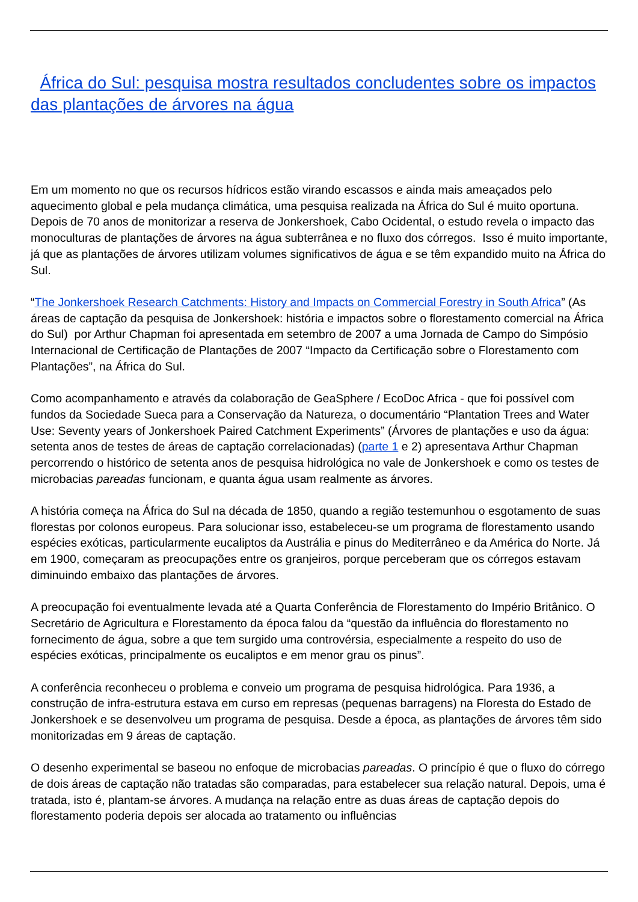África do Sul: pesquisa mostra resultados concludentes sobre os impactos das plantações de árvores na água
Em um momento no que os recursos hídricos estão virando escassos e ainda mais ameaçados pelo aquecimento global e pela mudança climática, uma pesquisa realizada na África do Sul é muito oportuna. Depois de 70 anos de monitorizar a reserva de Jonkershoek, Cabo Ocidental, o estudo revela o impacto das monoculturas de plantações de árvores na água subterrânea e no fluxo dos córregos. Isso é muito importante, já que as plantações de árvores utilizam volumes significativos de água e se têm expandido muito na África do Sul.
“The Jonkershoek Research Catchments: History and Impacts on Commercial Forestry in South Africa” (As áreas de captação da pesquisa de Jonkershoek: história e impactos sobre o florestamento comercial na África do Sul) por Arthur Chapman foi apresentada em setembro de 2007 a uma Jornada de Campo do Simpósio Internacional de Certificação de Plantações de 2007 “Impacto da Certificação sobre o Florestamento com Plantações”, na África do Sul.
Como acompanhamento e através da colaboração de GeaSphere / EcoDoc Africa - que foi possível com fundos da Sociedade Sueca para a Conservação da Natureza, o documentário “Plantation Trees and Water Use: Seventy years of Jonkershoek Paired Catchment Experiments” (Árvores de plantações e uso da água: setenta anos de testes de áreas de captação correlacionadas) (parte 1 e 2) apresentava Arthur Chapman percorrendo o histórico de setenta anos de pesquisa hidrológica no vale de Jonkershoek e como os testes de microbacias pareadas funcionam, e quanta água usam realmente as árvores.
A história começa na África do Sul na década de 1850, quando a região testemunhou o esgotamento de suas florestas por colonos europeus. Para solucionar isso, estabeleceu-se um programa de florestamento usando espécies exóticas, particularmente eucaliptos da Austrália e pinus do Mediterrâneo e da América do Norte. Já em 1900, começaram as preocupações entre os granjeiros, porque perceberam que os córregos estavam diminuindo embaixo das plantações de árvores.
A preocupação foi eventualmente levada até a Quarta Conferência de Florestamento do Império Britânico. O Secretário de Agricultura e Florestamento da época falou da “questão da influência do florestamento no fornecimento de água, sobre a que tem surgido uma controvérsia, especialmente a respeito do uso de espécies exóticas, principalmente os eucaliptos e em menor grau os pinus”.
A conferência reconheceu o problema e conveio um programa de pesquisa hidrológica. Para 1936, a construção de infra-estrutura estava em curso em represas (pequenas barragens) na Floresta do Estado de Jonkershoek e se desenvolveu um programa de pesquisa. Desde a época, as plantações de árvores têm sido monitorizadas em 9 áreas de captação.
O desenho experimental se baseou no enfoque de microbacias pareadas. O princípio é que o fluxo do córrego de dois áreas de captação não tratadas são comparadas, para estabelecer sua relação natural. Depois, uma é tratada, isto é, plantam-se árvores. A mudança na relação entre as duas áreas de captação depois do florestamento poderia depois ser alocada ao tratamento ou influências